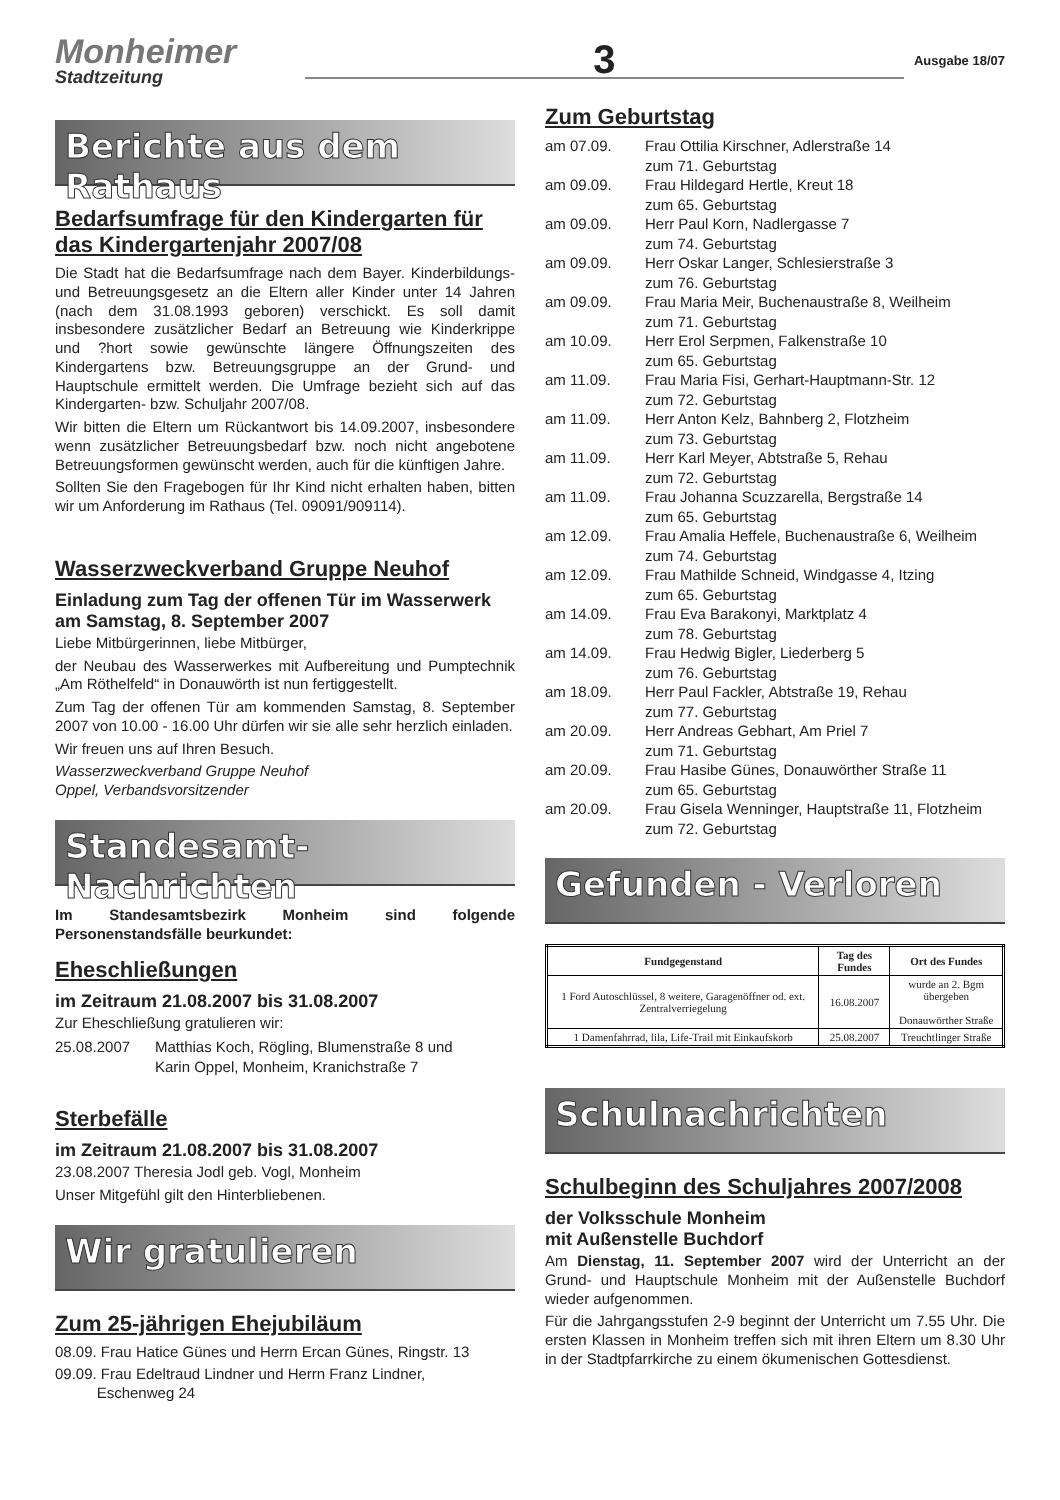Monheimer
Stadtzeitung
3
Ausgabe 18/07
Berichte aus dem Rathaus
Bedarfsumfrage für den Kindergarten für das Kindergartenjahr 2007/08
Die Stadt hat die Bedarfsumfrage nach dem Bayer. Kinderbildungs- und Betreuungsgesetz an die Eltern aller Kinder unter 14 Jahren (nach dem 31.08.1993 geboren) verschickt. Es soll damit insbesondere zusätzlicher Bedarf an Betreuung wie Kinderkrippe und ?hort sowie gewünschte längere Öffnungszeiten des Kindergartens bzw. Betreuungsgruppe an der Grund- und Hauptschule ermittelt werden. Die Umfrage bezieht sich auf das Kindergarten- bzw. Schuljahr 2007/08.
Wir bitten die Eltern um Rückantwort bis 14.09.2007, insbesondere wenn zusätzlicher Betreuungsbedarf bzw. noch nicht angebotene Betreuungsformen gewünscht werden, auch für die künftigen Jahre.
Sollten Sie den Fragebogen für Ihr Kind nicht erhalten haben, bitten wir um Anforderung im Rathaus (Tel. 09091/909114).
Wasserzweckverband Gruppe Neuhof
Einladung zum Tag der offenen Tür im Wasserwerk am Samstag, 8. September 2007
Liebe Mitbürgerinnen, liebe Mitbürger,
der Neubau des Wasserwerkes mit Aufbereitung und Pumptechnik „Am Röthelfeld“ in Donauwörth ist nun fertiggestellt.
Zum Tag der offenen Tür am kommenden Samstag, 8. September 2007 von 10.00 - 16.00 Uhr dürfen wir sie alle sehr herzlich einladen.
Wir freuen uns auf Ihren Besuch.
Wasserzweckverband Gruppe Neuhof
Oppel, Verbandsvorsitzender
Standesamt-Nachrichten
Im Standesamtsbezirk Monheim sind folgende Personenstandsfälle beurkundet:
Eheschließungen
im Zeitraum 21.08.2007 bis 31.08.2007
Zur Eheschließung gratulieren wir:
25.08.2007 Matthias Koch, Rögling, Blumenstraße 8 und
Karin Oppel, Monheim, Kranichstraße 7
Sterbefälle
im Zeitraum 21.08.2007 bis 31.08.2007
23.08.2007 Theresia Jodl geb. Vogl, Monheim
Unser Mitgefühl gilt den Hinterbliebenen.
Wir gratulieren
Zum 25-jährigen Ehejubiläum
08.09. Frau Hatice Günes und Herrn Ercan Günes, Ringstr. 13
09.09. Frau Edeltraud Lindner und Herrn Franz Lindner,
Eschenweg 24
Zum Geburtstag
am 07.09. Frau Ottilia Kirschner, Adlerstraße 14
zum 71. Geburtstag
am 09.09. Frau Hildegard Hertle, Kreut 18
zum 65. Geburtstag
am 09.09. Herr Paul Korn, Nadlergasse 7
zum 74. Geburtstag
am 09.09. Herr Oskar Langer, Schlesierstraße 3
zum 76. Geburtstag
am 09.09. Frau Maria Meir, Buchenaustraße 8, Weilheim
zum 71. Geburtstag
am 10.09. Herr Erol Serpmen, Falkenstraße 10
zum 65. Geburtstag
am 11.09. Frau Maria Fisi, Gerhart-Hauptmann-Str. 12
zum 72. Geburtstag
am 11.09. Herr Anton Kelz, Bahnberg 2, Flotzheim
zum 73. Geburtstag
am 11.09. Herr Karl Meyer, Abtstraße 5, Rehau
zum 72. Geburtstag
am 11.09. Frau Johanna Scuzzarella, Bergstraße 14
zum 65. Geburtstag
am 12.09. Frau Amalia Heffele, Buchenaustraße 6, Weilheim
zum 74. Geburtstag
am 12.09. Frau Mathilde Schneid, Windgasse 4, Itzing
zum 65. Geburtstag
am 14.09. Frau Eva Barakonyi, Marktplatz 4
zum 78. Geburtstag
am 14.09. Frau Hedwig Bigler, Liederberg 5
zum 76. Geburtstag
am 18.09. Herr Paul Fackler, Abtstraße 19, Rehau
zum 77. Geburtstag
am 20.09. Herr Andreas Gebhart, Am Priel 7
zum 71. Geburtstag
am 20.09. Frau Hasibe Günes, Donauwörther Straße 11
zum 65. Geburtstag
am 20.09. Frau Gisela Wenninger, Hauptstraße 11, Flotzheim
zum 72. Geburtstag
Gefunden - Verloren
| Fundgegenstand | Tag des Fundes | Ort des Fundes |
| --- | --- | --- |
| 1 Ford Autoschlüssel, 8 weitere, Garagenöffner od. ext. Zentralverriegelung | 16.08.2007 | wurde an 2. Bgm übergeben Donauwörther Straße |
| 1 Damenfahrrad, lila, Life-Trail mit Einkaufskorb | 25.08.2007 | Treuchtlinger Straße |
Schulnachrichten
Schulbeginn des Schuljahres 2007/2008
der Volksschule Monheim
mit Außenstelle Buchdorf
Am Dienstag, 11. September 2007 wird der Unterricht an der Grund- und Hauptschule Monheim mit der Außenstelle Buchdorf wieder aufgenommen.
Für die Jahrgangsstufen 2-9 beginnt der Unterricht um 7.55 Uhr. Die ersten Klassen in Monheim treffen sich mit ihren Eltern um 8.30 Uhr in der Stadtpfarrkirche zu einem ökumenischen Gottesdienst.